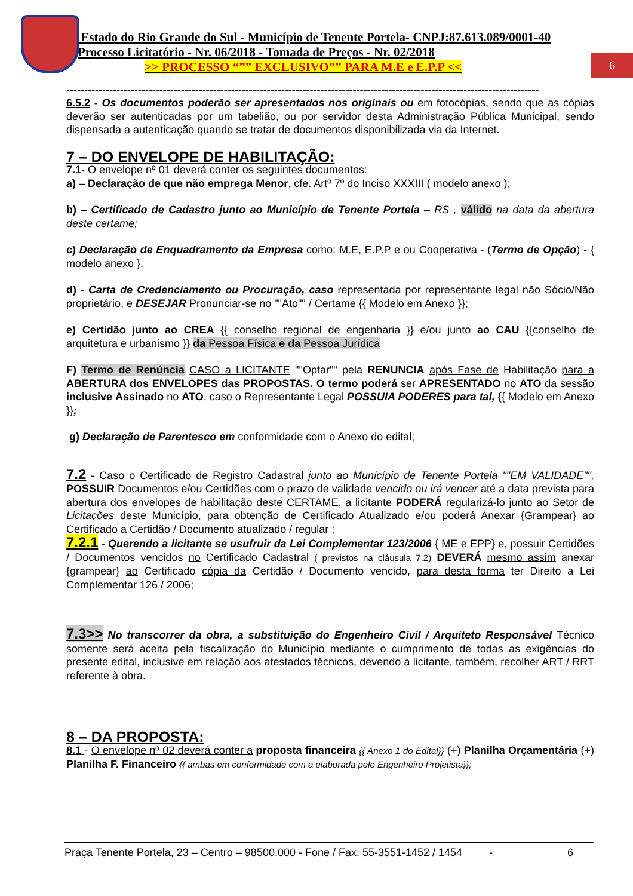Estado do Rio Grande do Sul - Município de Tenente Portela- CNPJ:87.613.089/0001-40
Processo Licitatório - Nr. 06/2018 - Tomada de Preços - Nr. 02/2018
>> PROCESSO “”” EXCLUSIVO”” PARA M.E e E.P.P <<
6
------------------------------------------------------------------------------------------------------------------------------------
6.5.2 - Os documentos poderão ser apresentados nos originais ou em fotocópias, sendo que as cópias deverão ser autenticadas por um tabelião, ou por servidor desta Administração Pública Municipal, sendo dispensada a autenticação quando se tratar de documentos disponibilizada via da Internet.
7 – DO ENVELOPE DE HABILITAÇÃO:
7.1- O envelope nº 01 deverá conter os seguintes documentos:
a) – Declaração de que não emprega Menor, cfe. Artº 7º do Inciso XXXIII ( modelo anexo );
b) – Certificado de Cadastro junto ao Município de Tenente Portela – RS , válido na data da abertura deste certame;
c) Declaração de Enquadramento da Empresa como: M.E, E.P.P e ou Cooperativa - (Termo de Opção) - { modelo anexo }.
d) - Carta de Credenciamento ou Procuração, caso representada por representante legal não Sócio/Não proprietário, e DESEJAR Pronunciar-se no ""Ato"" / Certame {{ Modelo em Anexo }};
e) Certidão junto ao CREA {{ conselho regional de engenharia }} e/ou junto ao CAU {{conselho de arquitetura e urbanismo }} da Pessoa Física e da Pessoa Jurídica
F) Termo de Renúncia CASO a LICITANTE ""Optar"" pela RENUNCIA após Fase de Habilitação para a ABERTURA dos ENVELOPES das PROPOSTAS. O termo poderá ser APRESENTADO no ATO da sessão inclusive Assinado no ATO, caso o Representante Legal POSSUIA PODERES para tal, {{ Modelo em Anexo }};
g) Declaração de Parentesco em conformidade com o Anexo do edital;
7.2 - Caso o Certificado de Registro Cadastral junto ao Município de Tenente Portela ""EM VALIDADE"", POSSUIR Documentos e/ou Certidões com o prazo de validade vencido ou irá vencer até a data prevista para abertura dos envelopes de habilitação deste CERTAME, a licitante PODERÁ regularizá-lo junto ao Setor de Licitações deste Município, para obtenção de Certificado Atualizado e/ou poderá Anexar {Grampear} ao Certificado a Certidão / Documento atualizado / regular ;
7.2.1 - Querendo a licitante se usufruir da Lei Complementar 123/2006 { ME e EPP} e, possuir Certidões / Documentos vencidos no Certificado Cadastral ( previstos na cláusula 7.2) DEVERÁ mesmo assim anexar {grampear} ao Certificado cópia da Certidão / Documento vencido, para desta forma ter Direito a Lei Complementar 126 / 2006;
7.3>> No transcorrer da obra, a substituição do Engenheiro Civil / Arquiteto Responsável Técnico somente será aceita pela fiscalização do Município mediante o cumprimento de todas as exigências do presente edital, inclusive em relação aos atestados técnicos, devendo a licitante, também, recolher ART / RRT referente à obra.
8 – DA PROPOSTA:
8.1 - O envelope nº 02 deverá conter a proposta financeira {{ Anexo 1 do Edital}} (+) Planilha Orçamentária (+) Planilha F. Financeiro {{ ambas em conformidade com a elaborada pelo Engenheiro Projetista}};
Praça Tenente Portela, 23 – Centro – 98500.000 - Fone / Fax: 55-3551-1452 / 1454 - 6